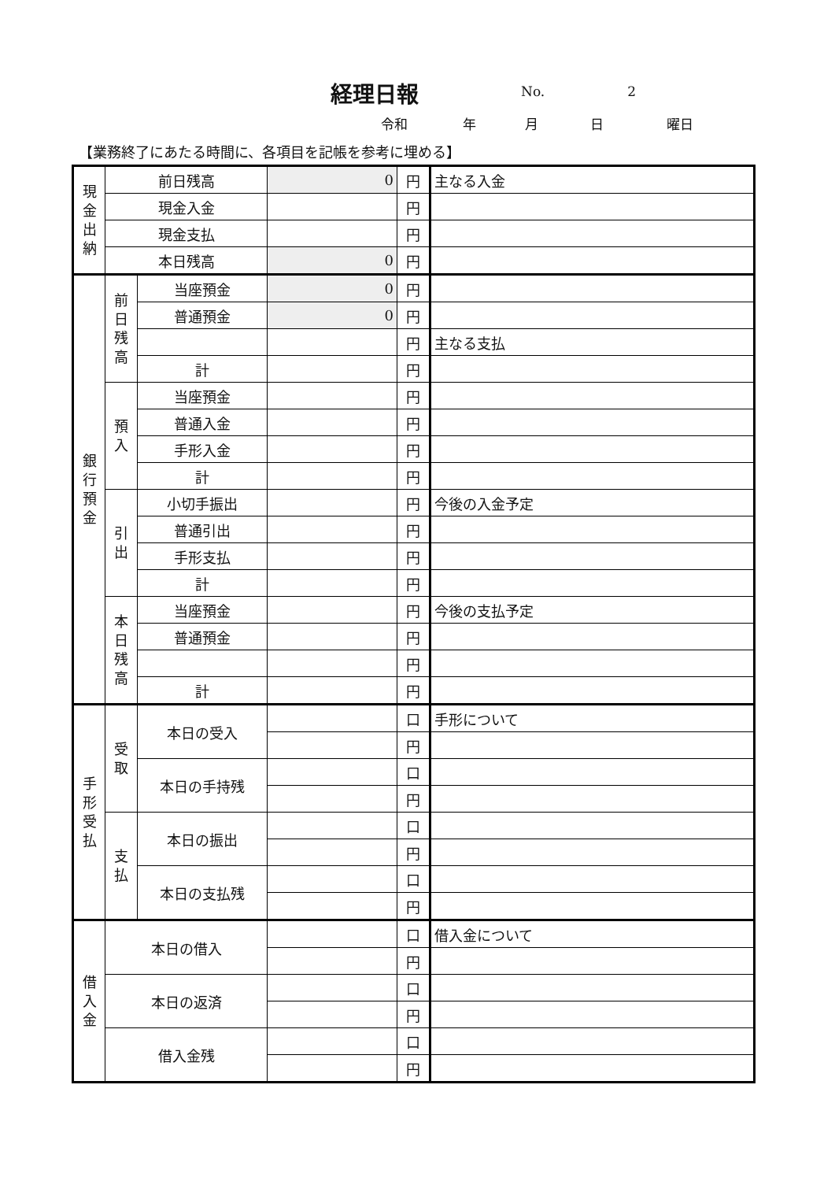経理日報
No. 2
令和 年 月 日 曜日
【業務終了にあたる時間に、各項目を記帳を参考に埋める】
| 現 金 出 納 | 前日残高 | | 0 | 円 | 主なる入金 |
| | 現金入金 | | | 円 | |
| | 現金支払 | | | 円 | |
| | 本日残高 | | 0 | 円 | |
| 銀 行 預 金 | 前 日 残 高 | 当座預金 | 0 | 円 | |
| | | 普通預金 | 0 | 円 | |
| | | | | 円 | 主なる支払 |
| | | 計 | | 円 | |
| | 預 入 | 当座預金 | | 円 | |
| | | 普通入金 | | 円 | |
| | | 手形入金 | | 円 | |
| | | 計 | | 円 | |
| | 引 出 | 小切手振出 | | 円 | 今後の入金予定 |
| | | 普通引出 | | 円 | |
| | | 手形支払 | | 円 | |
| | | 計 | | 円 | |
| | 本 日 残 高 | 当座預金 | | 円 | 今後の支払予定 |
| | | 普通預金 | | 円 | |
| | | | | 円 | |
| | | 計 | | 円 | |
| 手 形 受 払 | 受 取 | 本日の受入 | | 口 | 手形について |
| | | | | 円 | |
| | | 本日の手持残 | | 口 | |
| | | | | 円 | |
| | 支 払 | 本日の振出 | | 口 | |
| | | | | 円 | |
| | | 本日の支払残 | | 口 | |
| | | | | 円 | |
| 借 入 金 | 本日の借入 | | | 口 | 借入金について |
| | | | | 円 | |
| | 本日の返済 | | | 口 | |
| | | | | 円 | |
| | 借入金残 | | | 口 | |
| | | | | 円 | |